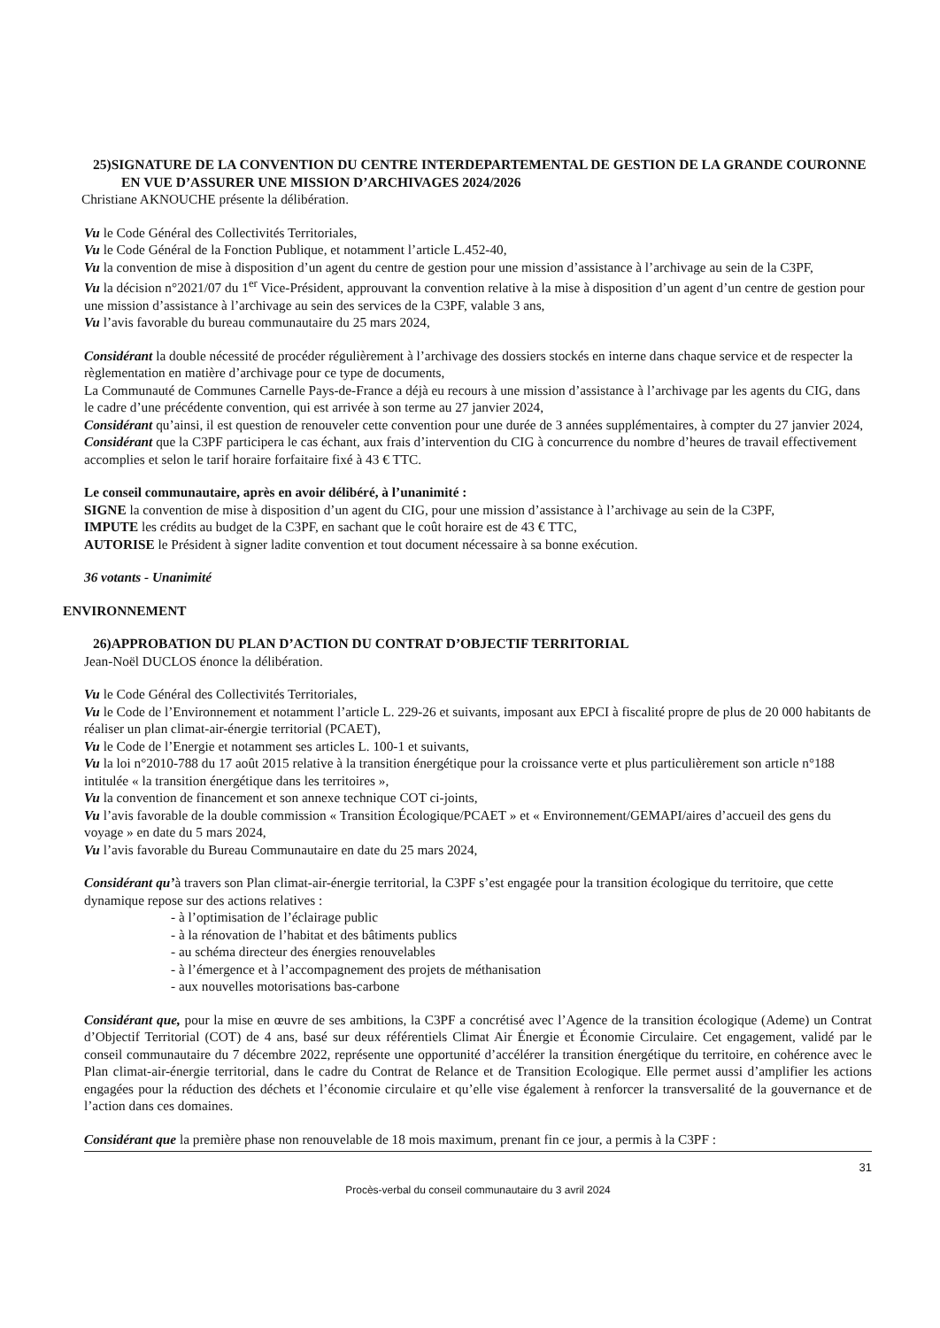25)SIGNATURE DE LA CONVENTION DU CENTRE INTERDEPARTEMENTAL DE GESTION DE LA GRANDE COURONNE EN VUE D’ASSURER UNE MISSION D’ARCHIVAGES 2024/2026
Christiane AKNOUCHE présente la délibération.
Vu le Code Général des Collectivités Territoriales,
Vu le Code Général de la Fonction Publique, et notamment l’article L.452-40,
Vu la convention de mise à disposition d’un agent du centre de gestion pour une mission d’assistance à l’archivage au sein de la C3PF,
Vu la décision n°2021/07 du 1<sup>er</sup> Vice-Président, approuvant la convention relative à la mise à disposition d’un agent d’un centre de gestion pour une mission d’assistance à l’archivage au sein des services de la C3PF, valable 3 ans,
Vu l’avis favorable du bureau communautaire du 25 mars 2024,
Considérant la double nécessité de procéder régulièrement à l’archivage des dossiers stockés en interne dans chaque service et de respecter la règlementation en matière d’archivage pour ce type de documents,
La Communauté de Communes Carnelle Pays-de-France a déjà eu recours à une mission d’assistance à l’archivage par les agents du CIG, dans le cadre d’une précédente convention, qui est arrivée à son terme au 27 janvier 2024,
Considérant qu’ainsi, il est question de renouveler cette convention pour une durée de 3 années supplémentaires, à compter du 27 janvier 2024,
Considérant que la C3PF participera le cas échant, aux frais d’intervention du CIG à concurrence du nombre d’heures de travail effectivement accomplies et selon le tarif horaire forfaitaire fixé à 43 € TTC.
Le conseil communautaire, après en avoir délibéré, à l’unanimité :
SIGNE la convention de mise à disposition d’un agent du CIG, pour une mission d’assistance à l’archivage au sein de la C3PF,
IMPUTE les crédits au budget de la C3PF, en sachant que le coût horaire est de 43 € TTC,
AUTORISE le Président à signer ladite convention et tout document nécessaire à sa bonne exécution.
36 votants - Unanimité
ENVIRONNEMENT
26)APPROBATION DU PLAN D’ACTION DU CONTRAT D’OBJECTIF TERRITORIAL
Jean-Noël DUCLOS énonce la délibération.
Vu le Code Général des Collectivités Territoriales,
Vu le Code de l’Environnement et notamment l’article L. 229-26 et suivants, imposant aux EPCI à fiscalité propre de plus de 20 000 habitants de réaliser un plan climat-air-énergie territorial (PCAET),
Vu le Code de l’Energie et notamment ses articles L. 100-1 et suivants,
Vu la loi n°2010-788 du 17 août 2015 relative à la transition énergétique pour la croissance verte et plus particulièrement son article n°188 intitulée « la transition énergétique dans les territoires »,
Vu la convention de financement et son annexe technique COT ci-joints,
Vu l’avis favorable de la double commission « Transition Écologique/PCAET » et « Environnement/GEMAPI/aires d’accueil des gens du voyage » en date du 5 mars 2024,
Vu l’avis favorable du Bureau Communautaire en date du 25 mars 2024,
Considérant qu’à travers son Plan climat-air-énergie territorial, la C3PF s’est engagée pour la transition écologique du territoire, que cette dynamique repose sur des actions relatives :
- à l’optimisation de l’éclairage public
- à la rénovation de l’habitat et des bâtiments publics
- au schéma directeur des énergies renouvelables
- à l’émergence et à l’accompagnement des projets de méthanisation
- aux nouvelles motorisations bas-carbone
Considérant que, pour la mise en œuvre de ses ambitions, la C3PF a concrétisé avec l’Agence de la transition écologique (Ademe) un Contrat d’Objectif Territorial (COT) de 4 ans, basé sur deux référentiels Climat Air Énergie et Économie Circulaire. Cet engagement, validé par le conseil communautaire du 7 décembre 2022, représente une opportunité d’accélérer la transition énergétique du territoire, en cohérence avec le Plan climat-air-énergie territorial, dans le cadre du Contrat de Relance et de Transition Ecologique. Elle permet aussi d’amplifier les actions engagées pour la réduction des déchets et l’économie circulaire et qu’elle vise également à renforcer la transversalité de la gouvernance et de l’action dans ces domaines.
Considérant que la première phase non renouvelable de 18 mois maximum, prenant fin ce jour, a permis à la C3PF :
31
Procès-verbal du conseil communautaire du 3 avril 2024